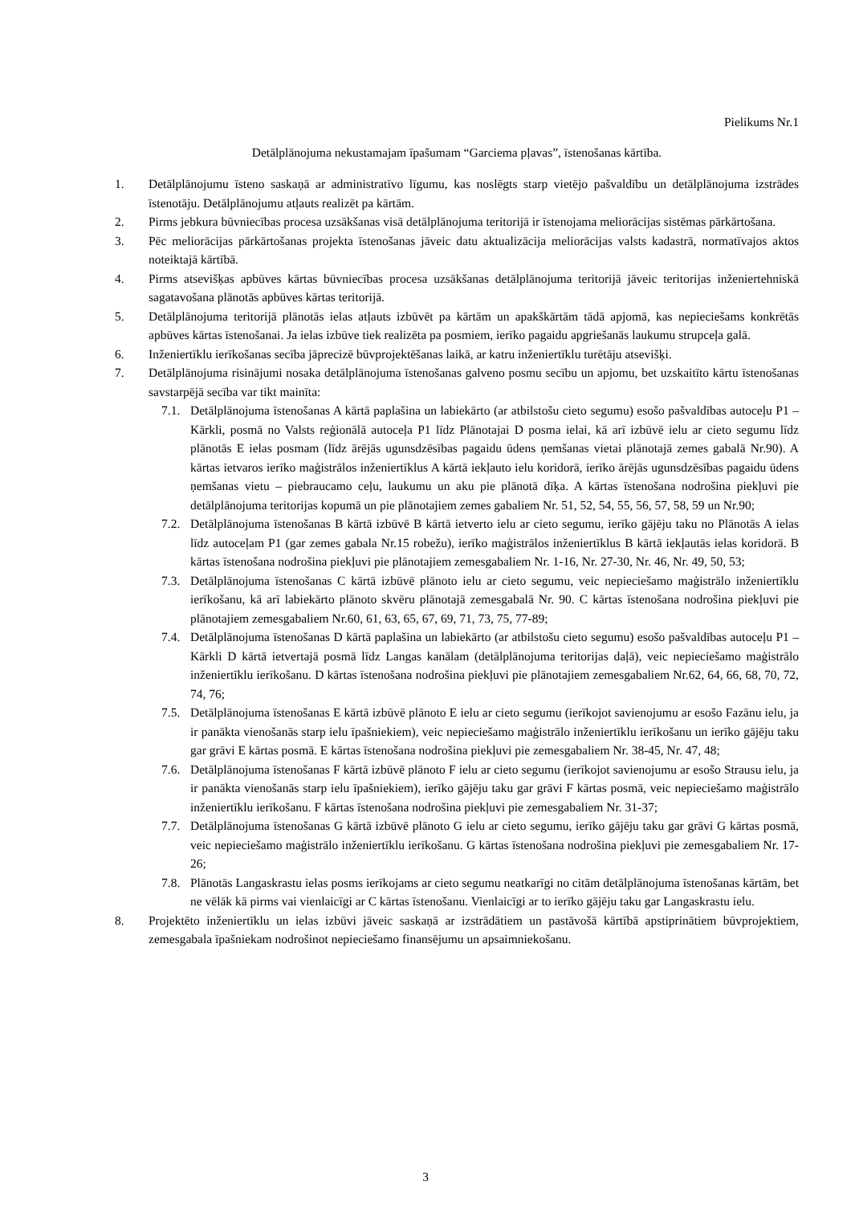Pielikums Nr.1
Detālplānojuma nekustamajam īpašumam “Garciema pļavas”, īstenošanas kārtība.
1. Detālplānojumu īsteno saskaņā ar administratīvo līgumu, kas noslēgts starp vietējo pašvaldību un detālplānojuma izstrādes īstenotāju. Detālplānojumu atļauts realizēt pa kārtām.
2. Pirms jebkura būvniecības procesa uzsākšanas visā detālplānojuma teritorijā ir īstenojama meliorācijas sistēmas pārkārtošana.
3. Pēc meliorācijas pārkārtošanas projekta īstenošanas jāveic datu aktualizācija meliorācijas valsts kadastrā, normatīvajos aktos noteiktajā kārtībā.
4. Pirms atsevišķas apbūves kārtas būvniecības procesa uzsākšanas detālplānojuma teritorijā jāveic teritorijas inženiertehniskā sagatavošana plānotās apbūves kārtas teritorijā.
5. Detālplānojuma teritorijā plānotās ielas atļauts izbūvēt pa kārtām un apakškārtām tādā apjomā, kas nepieciešams konkrētās apbūves kārtas īstenošanai. Ja ielas izbūve tiek realizēta pa posmiem, ierīko pagaidu apgriešanās laukumu strupceļa galā.
6. Inženiertīklu ierīkošanas secība jāprecizē būvprojektēšanas laikā, ar katru inženiertīklu turētāju atsevišķi.
7. Detālplānojuma risinājumi nosaka detālplānojuma īstenošanas galveno posmu secību un apjomu, bet uzskaitīto kārtu īstenošanas savstarpējā secība var tikt mainīta:
7.1. Detālplānojuma īstenošanas A kārtā paplašina un labiekārto (ar atbilstošu cieto segumu) esošo pašvaldības autoceļu P1 – Kārkli, posmā no Valsts reģionālā autoceļa P1 līdz Plānotajai D posma ielai, kā arī izbūvē ielu ar cieto segumu līdz plānotās E ielas posmam (līdz ārējās ugunsdzēsības pagaidu ūdens ņemšanas vietai plānotajā zemes gabalā Nr.90). A kārtas ietvaros ierīko maģistrālos inženiertīklus A kārtā iekļauto ielu koridorā, ierīko ārējās ugunsdzēsības pagaidu ūdens ņemšanas vietu – piebraucamo ceļu, laukumu un aku pie plānotā dīķa. A kārtas īstenošana nodrošina piekļuvi pie detālplānojuma teritorijas kopumā un pie plānotajiem zemes gabaliem Nr. 51, 52, 54, 55, 56, 57, 58, 59 un Nr.90;
7.2. Detālplānojuma īstenošanas B kārtā izbūvē B kārtā ietverto ielu ar cieto segumu, ierīko gājēju taku no Plānotās A ielas līdz autoceļam P1 (gar zemes gabala Nr.15 robežu), ierīko maģistrālos inženiertīklus B kārtā iekļautās ielas koridorā. B kārtas īstenošana nodrošina piekļuvi pie plānotajiem zemesgabaliem Nr. 1-16, Nr. 27-30, Nr. 46, Nr. 49, 50, 53;
7.3. Detālplānojuma īstenošanas C kārtā izbūvē plānoto ielu ar cieto segumu, veic nepieciešamo maģistrālo inženiertīklu ierīkošanu, kā arī labiekārto plānoto skvēru plānotajā zemesgabalā Nr. 90. C kārtas īstenošana nodrošina piekļuvi pie plānotajiem zemesgabaliem Nr.60, 61, 63, 65, 67, 69, 71, 73, 75, 77-89;
7.4. Detālplānojuma īstenošanas D kārtā paplašina un labiekārto (ar atbilstošu cieto segumu) esošo pašvaldības autoceļu P1 – Kārkli D kārtā ietvertajā posmā līdz Langas kanālam (detālplānojuma teritorijas daļā), veic nepieciešamo maģistrālo inženiertīklu ierīkošanu. D kārtas īstenošana nodrošina piekļuvi pie plānotajiem zemesgabaliem Nr.62, 64, 66, 68, 70, 72, 74, 76;
7.5. Detālplānojuma īstenošanas E kārtā izbūvē plānoto E ielu ar cieto segumu (ierīkojot savienojumu ar esošo Fazānu ielu, ja ir panākta vienošanās starp ielu īpašniekiem), veic nepieciešamo maģistrālo inženiertīklu ierīkošanu un ierīko gājēju taku gar grāvi E kārtas posmā. E kārtas īstenošana nodrošina piekļuvi pie zemesgabaliem Nr. 38-45, Nr. 47, 48;
7.6. Detālplānojuma īstenošanas F kārtā izbūvē plānoto F ielu ar cieto segumu (ierīkojot savienojumu ar esošo Strausu ielu, ja ir panākta vienošanās starp ielu īpašniekiem), ierīko gājēju taku gar grāvi F kārtas posmā, veic nepieciešamo maģistrālo inženiertīklu ierīkošanu. F kārtas īstenošana nodrošina piekļuvi pie zemesgabaliem Nr. 31-37;
7.7. Detālplānojuma īstenošanas G kārtā izbūvē plānoto G ielu ar cieto segumu, ierīko gājēju taku gar grāvi G kārtas posmā, veic nepieciešamo maģistrālo inženiertīklu ierīkošanu. G kārtas īstenošana nodrošina piekļuvi pie zemesgabaliem Nr. 17-26;
7.8. Plānotās Langaskrastu ielas posms ierīkojams ar cieto segumu neatkarīgi no citām detālplānojuma īstenošanas kārtām, bet ne vēlāk kā pirms vai vienlaicīgi ar C kārtas īstenošanu. Vienlaicīgi ar to ierīko gājēju taku gar Langaskrastu ielu.
8. Projektēto inženiertīklu un ielas izbūvi jāveic saskaņā ar izstrādātiem un pastāvošā kārtībā apstiprinātiem būvprojektiem, zemesgabala īpašniekam nodrošinot nepieciešamo finansējumu un apsaimniekošanu.
3